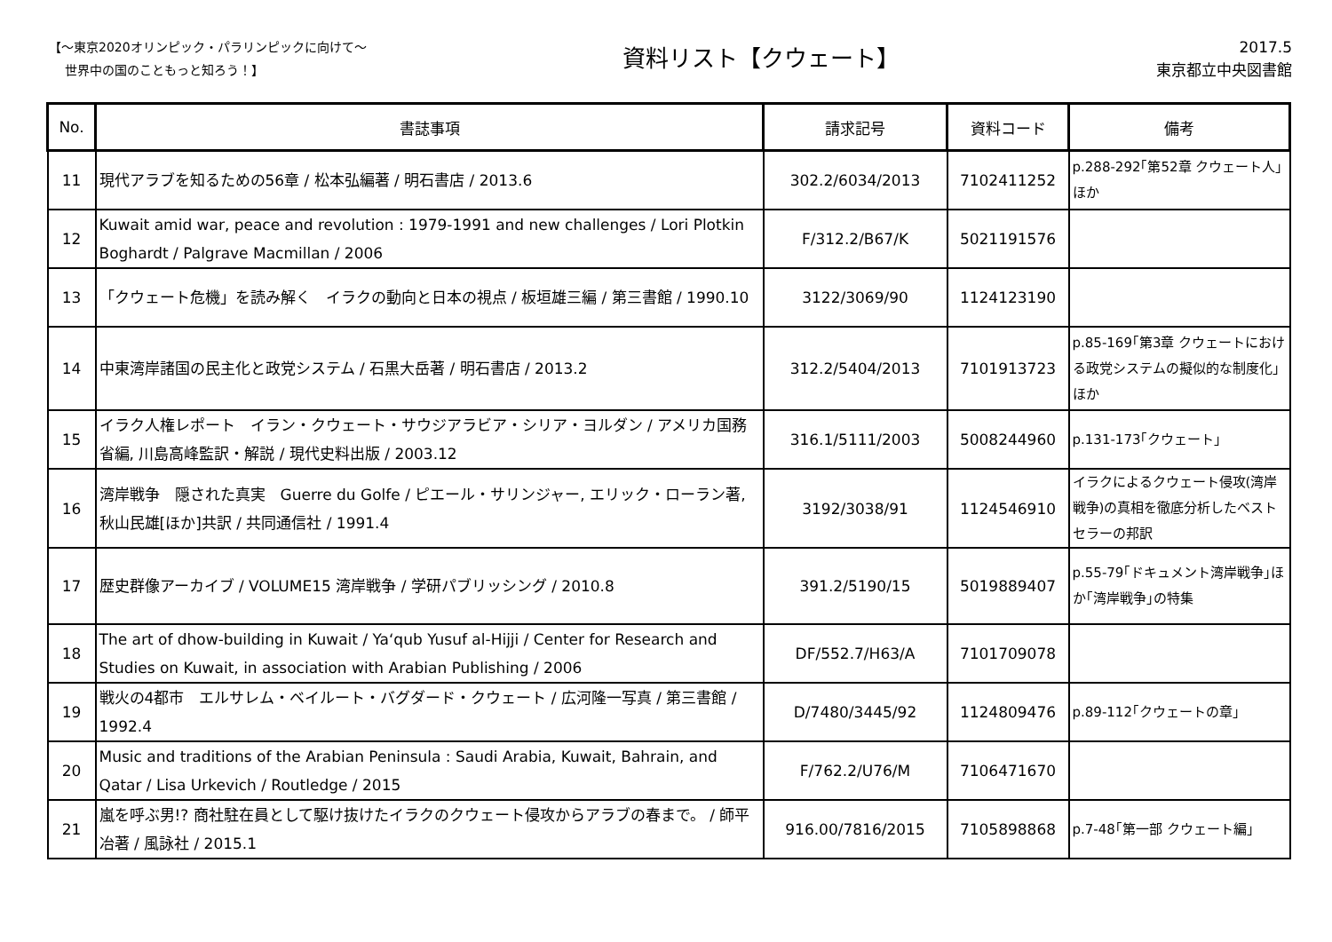【～東京2020オリンピック・パラリンピックに向けて～
世界中の国のこともっと知ろう！】
資料リスト【クウェート】
2017.5
東京都立中央図書館
| No. | 書誌事項 | 請求記号 | 資料コード | 備考 |
| --- | --- | --- | --- | --- |
| 11 | 現代アラブを知るための56章 / 松本弘編著 / 明石書店 / 2013.6 | 302.2/6034/2013 | 7102411252 | p.288-292｢第52章 クウェート人｣ほか |
| 12 | Kuwait amid war, peace and revolution : 1979-1991 and new challenges / Lori Plotkin Boghardt / Palgrave Macmillan / 2006 | F/312.2/B67/K | 5021191576 | |
| 13 | 「クウェート危機」を読み解く イラクの動向と日本の視点 / 板垣雄三編 / 第三書館 / 1990.10 | 3122/3069/90 | 1124123190 | |
| 14 | 中東湾岸諸国の民主化と政党システム / 石黒大岳著 / 明石書店 / 2013.2 | 312.2/5404/2013 | 7101913723 | p.85-169｢第3章 クウェートにおける政党システムの擬似的な制度化｣ほか |
| 15 | イラク人権レポート イラン・クウェート・サウジアラビア・シリア・ヨルダン / アメリカ国務省編, 川島高峰監訳・解説 / 現代史料出版 / 2003.12 | 316.1/5111/2003 | 5008244960 | p.131-173｢クウェート｣ |
| 16 | 湾岸戦争 隠された真実 Guerre du Golfe / ピエール・サリンジャー, エリック・ローラン著, 秋山民雄[ほか]共訳 / 共同通信社 / 1991.4 | 3192/3038/91 | 1124546910 | イラクによるクウェート侵攻(湾岸戦争)の真相を徹底分析したベストセラーの邦訳 |
| 17 | 歴史群像アーカイブ / VOLUME15 湾岸戦争 / 学研パブリッシング / 2010.8 | 391.2/5190/15 | 5019889407 | p.55-79｢ドキュメント湾岸戦争｣ほか｢湾岸戦争｣の特集 |
| 18 | The art of dhow-building in Kuwait / Ya‘qub Yusuf al-Hijji / Center for Research and Studies on Kuwait, in association with Arabian Publishing / 2006 | DF/552.7/H63/A | 7101709078 | |
| 19 | 戦火の4都市 エルサレム・ベイルート・バグダード・クウェート / 広河隆一写真 / 第三書館 / 1992.4 | D/7480/3445/92 | 1124809476 | p.89-112｢クウェートの章｣ |
| 20 | Music and traditions of the Arabian Peninsula : Saudi Arabia, Kuwait, Bahrain, and Qatar / Lisa Urkevich / Routledge / 2015 | F/762.2/U76/M | 7106471670 | |
| 21 | 嵐を呼ぶ男!? 商社駐在員として駆け抜けたイラクのクウェート侵攻からアラブの春まで。 / 師平冶著 / 風詠社 / 2015.1 | 916.00/7816/2015 | 7105898868 | p.7-48｢第一部 クウェート編｣ |